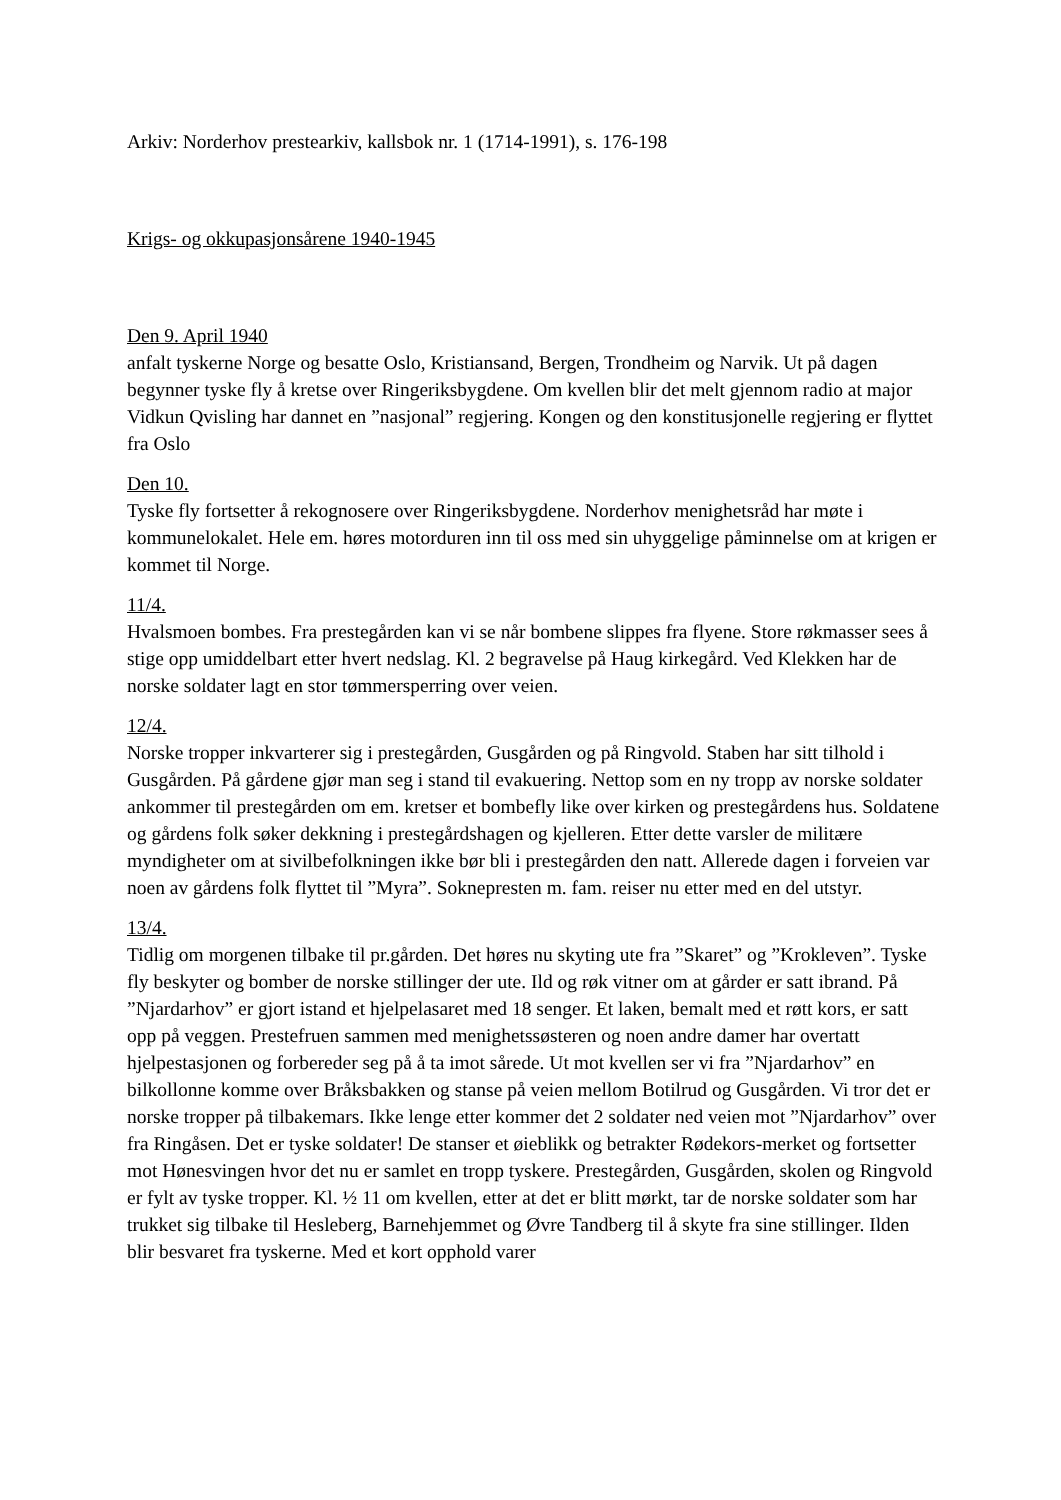Arkiv: Norderhov prestearkiv, kallsbok nr. 1 (1714-1991), s. 176-198
Krigs- og okkupasjonsårene 1940-1945
Den 9. April 1940
anfalt tyskerne Norge og besatte Oslo, Kristiansand, Bergen, Trondheim og Narvik. Ut på dagen begynner tyske fly å kretse over Ringeriksbygdene. Om kvellen blir det melt gjennom radio at major Vidkun Qvisling har dannet en ”nasjonal” regjering. Kongen og den konstitusjonelle regjering er flyttet fra Oslo
Den 10.
Tyske fly fortsetter å rekognosere over Ringeriksbygdene. Norderhov menighetsråd har møte i kommunelokalet. Hele em. høres motorduren inn til oss med sin uhyggelige påminnelse om at krigen er kommet til Norge.
11/4.
Hvalsmoen bombes. Fra prestegården kan vi se når bombene slippes fra flyene. Store røkmasser sees å stige opp umiddelbart etter hvert nedslag. Kl. 2 begravelse på Haug kirkegård. Ved Klekken har de norske soldater lagt en stor tømmersperring over veien.
12/4.
Norske tropper inkvarterer sig i prestegården, Gusgården og på Ringvold. Staben har sitt tilhold i Gusgården. På gårdene gjør man seg i stand til evakuering. Nettop som en ny tropp av norske soldater ankommer til prestegården om em. kretser et bombefly like over kirken og prestegårdens hus. Soldatene og gårdens folk søker dekkning i prestegårdshagen og kjelleren. Etter dette varsler de militære myndigheter om at sivilbefolkningen ikke bør bli i prestegården den natt. Allerede dagen i forveien var noen av gårdens folk flyttet til ”Myra”. Soknepresten m. fam. reiser nu etter med en del utstyr.
13/4.
Tidlig om morgenen tilbake til pr.gården. Det høres nu skyting ute fra ”Skaret” og ”Krokleven”. Tyske fly beskyter og bomber de norske stillinger der ute. Ild og røk vitner om at gårder er satt ibrand. På ”Njardarhov” er gjort istand et hjelpelasaret med 18 senger. Et laken, bemalt med et røtt kors, er satt opp på veggen. Prestefruen sammen med menighetssøsteren og noen andre damer har overtatt hjelpestasjonen og forbereder seg på å ta imot sårede. Ut mot kvellen ser vi fra ”Njardarhov” en bilkollonne komme over Bråksbakken og stanse på veien mellom Botilrud og Gusgården. Vi tror det er norske tropper på tilbakemars. Ikke lenge etter kommer det 2 soldater ned veien mot ”Njardarhov” over fra Ringåsen. Det er tyske soldater! De stanser et øieblikk og betrakter Rødekors-merket og fortsetter mot Hønesvingen hvor det nu er samlet en tropp tyskere. Prestegården, Gusgården, skolen og Ringvold er fylt av tyske tropper. Kl. ½ 11 om kvellen, etter at det er blitt mørkt, tar de norske soldater som har trukket sig tilbake til Hesleberg, Barnehjemmet og Øvre Tandberg til å skyte fra sine stillinger. Ilden blir besvaret fra tyskerne. Med et kort opphold varer